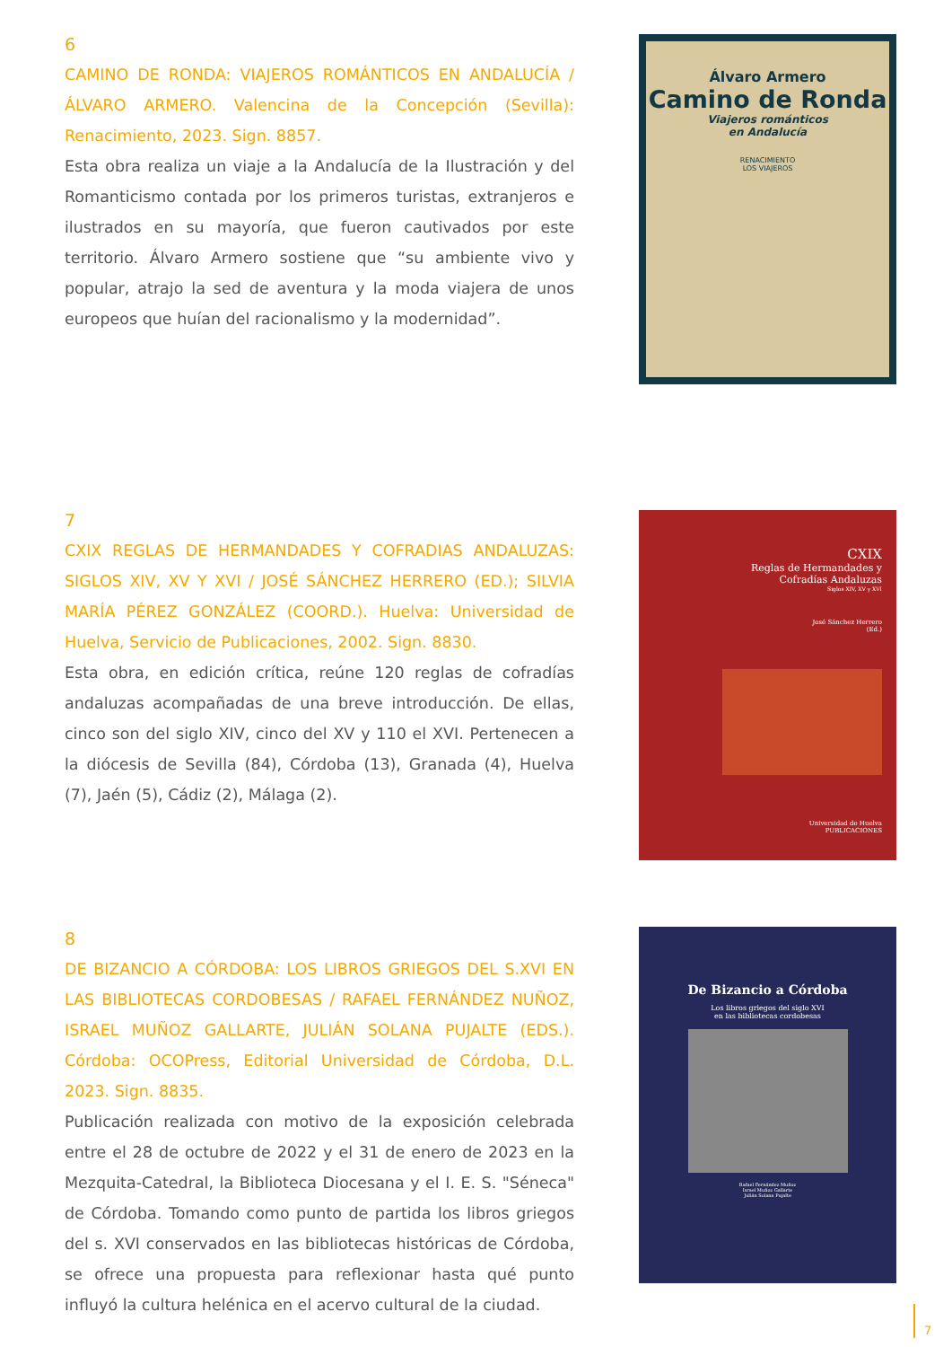6
CAMINO DE RONDA: VIAJEROS ROMÁNTICOS EN ANDALUCÍA / ÁLVARO ARMERO. Valencina de la Concepción (Sevilla): Renacimiento, 2023. Sign. 8857.
Esta obra realiza un viaje a la Andalucía de la Ilustración y del Romanticismo contada por los primeros turistas, extranjeros e ilustrados en su mayoría, que fueron cautivados por este territorio. Álvaro Armero sostiene que “su ambiente vivo y popular, atrajo la sed de aventura y la moda viajera de unos europeos que huían del racionalismo y la modernidad”.
Álvaro Armero
Camino de Ronda
Viajeros románticos
en Andalucía
RENACIMIENTO
LOS VIAJEROS
7
CXIX REGLAS DE HERMANDADES Y COFRADIAS ANDALUZAS: SIGLOS XIV, XV Y XVI / JOSÉ SÁNCHEZ HERRERO (ED.); SILVIA MARÍA PÉREZ GONZÁLEZ (COORD.). Huelva: Universidad de Huelva, Servicio de Publicaciones, 2002. Sign. 8830.
Esta obra, en edición crítica, reúne 120 reglas de cofradías andaluzas acompañadas de una breve introducción. De ellas, cinco son del siglo XIV, cinco del XV y 110 el XVI. Pertenecen a la diócesis de Sevilla (84), Córdoba (13), Granada (4), Huelva (7), Jaén (5), Cádiz (2), Málaga (2).
CXIX
Reglas de Hermandades y
Cofradías Andaluzas
Siglos XIV, XV y XVI
José Sánchez Herrero
(Ed.)
Universidad de Huelva
PUBLICACIONES
8
DE BIZANCIO A CÓRDOBA: LOS LIBROS GRIEGOS DEL S.XVI EN LAS BIBLIOTECAS CORDOBESAS / RAFAEL FERNÁNDEZ NUÑOZ, ISRAEL MUÑOZ GALLARTE, JULIÁN SOLANA PUJALTE (EDS.). Córdoba: OCOPress, Editorial Universidad de Córdoba, D.L. 2023. Sign. 8835.
Publicación realizada con motivo de la exposición celebrada entre el 28 de octubre de 2022 y el 31 de enero de 2023 en la Mezquita-Catedral, la Biblioteca Diocesana y el I. E. S. "Séneca" de Córdoba. Tomando como punto de partida los libros griegos del s. XVI conservados en las bibliotecas históricas de Córdoba, se ofrece una propuesta para reflexionar hasta qué punto influyó la cultura helénica en el acervo cultural de la ciudad.
De Bizancio a Córdoba
Los libros griegos del siglo XVI
en las bibliotecas cordobesas
Rafael Fernández Muñoz
Israel Muñoz Gallarte
Julián Solana Pujalte
7